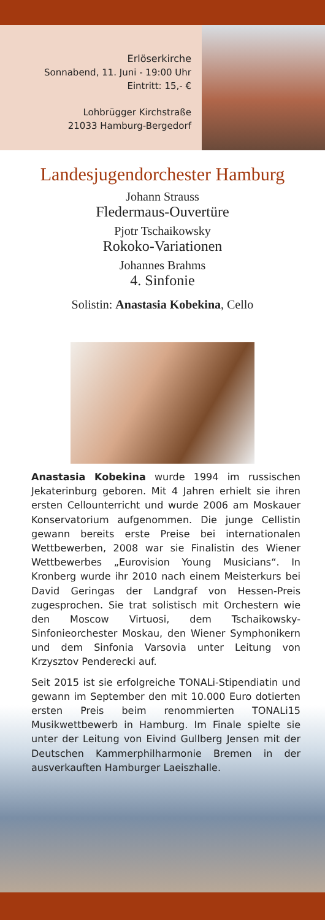Erlöserkirche
Sonnabend, 11. Juni - 19:00 Uhr
Eintritt: 15,- €
Lohbrügger Kirchstraße
21033 Hamburg-Bergedorf
Landesjugendorchester Hamburg
Johann Strauss
Fledermaus-Ouvertüre
Pjotr Tschaikowsky
Rokoko-Variationen
Johannes Brahms
4. Sinfonie
Solistin: Anastasia Kobekina, Cello
Anastasia Kobekina wurde 1994 im russischen Jekaterinburg geboren. Mit 4 Jahren erhielt sie ihren ersten Cellounterricht und wurde 2006 am Moskauer Konservatorium aufgenommen. Die junge Cellistin gewann bereits erste Preise bei internationalen Wettbewerben, 2008 war sie Finalistin des Wiener Wettbewerbes „Eurovision Young Musicians“. In Kronberg wurde ihr 2010 nach einem Meisterkurs bei David Geringas der Landgraf von Hessen-Preis zugesprochen. Sie trat solistisch mit Orchestern wie den Moscow Virtuosi, dem Tschaikowsky-Sinfonieorchester Moskau, den Wiener Symphonikern und dem Sinfonia Varsovia unter Leitung von Krzysztov Penderecki auf.
Seit 2015 ist sie erfolgreiche TONALi-Stipendiatin und gewann im September den mit 10.000 Euro dotierten ersten Preis beim renommierten TONALi15 Musikwettbewerb in Hamburg. Im Finale spielte sie unter der Leitung von Eivind Gullberg Jensen mit der Deutschen Kammerphilharmonie Bremen in der ausverkauften Hamburger Laeiszhalle.